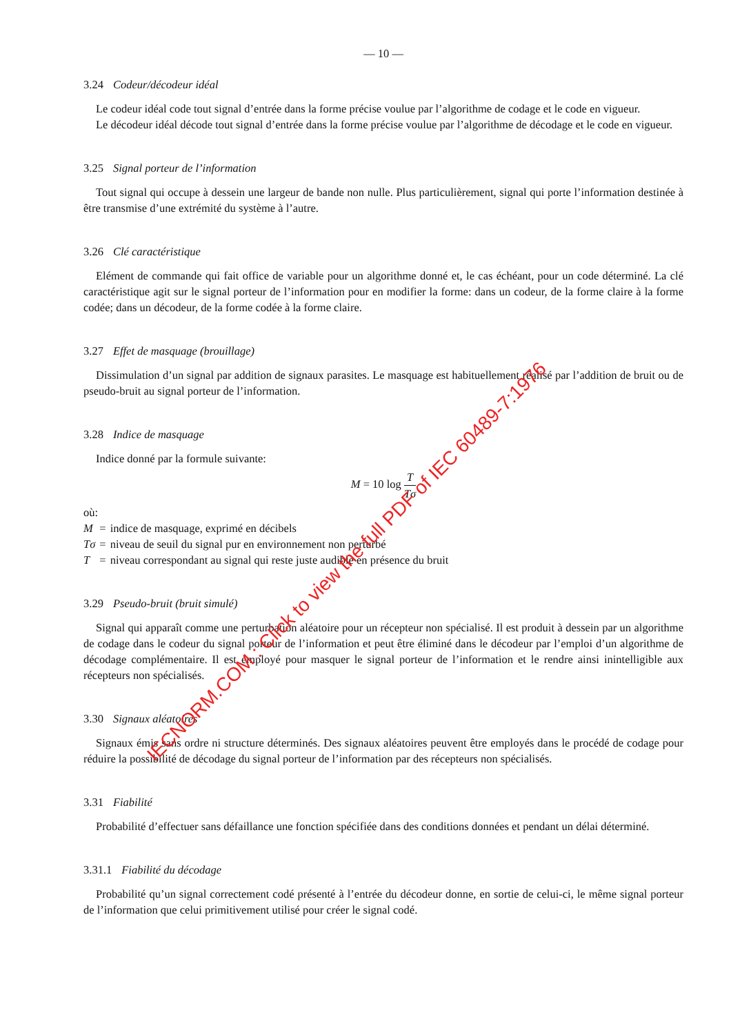— 10 —
3.24 Codeur/décodeur idéal
Le codeur idéal code tout signal d’entrée dans la forme précise voulue par l’algorithme de codage et le code en vigueur.
Le décodeur idéal décode tout signal d’entrée dans la forme précise voulue par l’algorithme de décodage et le code en vigueur.
3.25 Signal porteur de l’information
Tout signal qui occupe à dessein une largeur de bande non nulle. Plus particulièrement, signal qui porte l’information destinée à être transmise d’une extrémité du système à l’autre.
3.26 Clé caractéristique
Elément de commande qui fait office de variable pour un algorithme donné et, le cas échéant, pour un code déterminé. La clé caractéristique agit sur le signal porteur de l’information pour en modifier la forme: dans un codeur, de la forme claire à la forme codée; dans un décodeur, de la forme codée à la forme claire.
3.27 Effet de masquage (brouillage)
Dissimulation d’un signal par addition de signaux parasites. Le masquage est habituellement réalisé par l’addition de bruit ou de pseudo-bruit au signal porteur de l’information.
3.28 Indice de masquage
Indice donné par la formule suivante:
M = 10 log T Tσ
où:
| M | = | indice de masquage, exprimé en décibels |
| Tσ | = | niveau de seuil du signal pur en environnement non perturbé |
| T | = | niveau correspondant au signal qui reste juste audible en présence du bruit |
3.29 Pseudo-bruit (bruit simulé)
Signal qui apparaît comme une perturbation aléatoire pour un récepteur non spécialisé. Il est produit à dessein par un algorithme de codage dans le codeur du signal porteur de l’information et peut être éliminé dans le décodeur par l’emploi d’un algorithme de décodage complémentaire. Il est employé pour masquer le signal porteur de l’information et le rendre ainsi inintelligible aux récepteurs non spécialisés.
3.30 Signaux aléatoires
Signaux émis sans ordre ni structure déterminés. Des signaux aléatoires peuvent être employés dans le procédé de codage pour réduire la possibilité de décodage du signal porteur de l’information par des récepteurs non spécialisés.
3.31 Fiabilité
Probabilité d’effectuer sans défaillance une fonction spécifiée dans des conditions données et pendant un délai déterminé.
3.31.1 Fiabilité du décodage
Probabilité qu’un signal correctement codé présenté à l’entrée du décodeur donne, en sortie de celui-ci, le même signal porteur de l’information que celui primitivement utilisé pour créer le signal codé.
IECNORM.COM : Click to view the full PDF of IEC 60489-7:1976